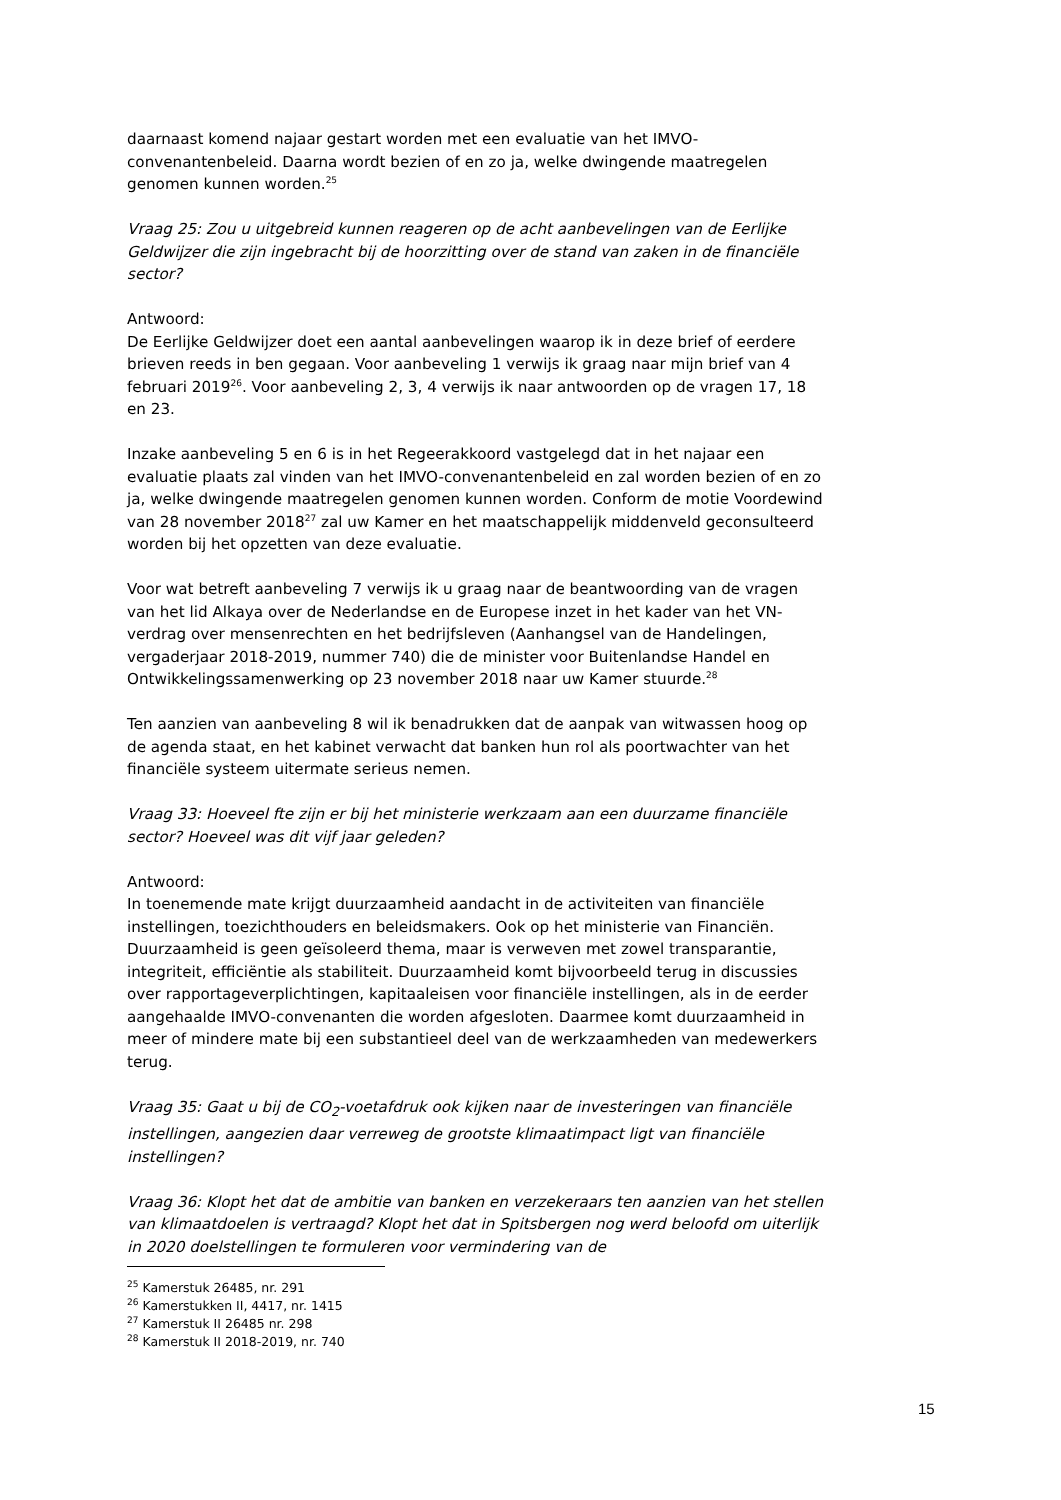daarnaast komend najaar gestart worden met een evaluatie van het IMVO-convenantenbeleid. Daarna wordt bezien of en zo ja, welke dwingende maatregelen genomen kunnen worden.<sup>25</sup>
Vraag 25: Zou u uitgebreid kunnen reageren op de acht aanbevelingen van de Eerlijke Geldwijzer die zijn ingebracht bij de hoorzitting over de stand van zaken in de financiële sector?
Antwoord:
De Eerlijke Geldwijzer doet een aantal aanbevelingen waarop ik in deze brief of eerdere brieven reeds in ben gegaan. Voor aanbeveling 1 verwijs ik graag naar mijn brief van 4 februari 2019<sup>26</sup>. Voor aanbeveling 2, 3, 4 verwijs ik naar antwoorden op de vragen 17, 18 en 23.
Inzake aanbeveling 5 en 6 is in het Regeerakkoord vastgelegd dat in het najaar een evaluatie plaats zal vinden van het IMVO-convenantenbeleid en zal worden bezien of en zo ja, welke dwingende maatregelen genomen kunnen worden. Conform de motie Voordewind van 28 november 2018<sup>27</sup> zal uw Kamer en het maatschappelijk middenveld geconsulteerd worden bij het opzetten van deze evaluatie.
Voor wat betreft aanbeveling 7 verwijs ik u graag naar de beantwoording van de vragen van het lid Alkaya over de Nederlandse en de Europese inzet in het kader van het VN-verdrag over mensenrechten en het bedrijfsleven (Aanhangsel van de Handelingen, vergaderjaar 2018-2019, nummer 740) die de minister voor Buitenlandse Handel en Ontwikkelingssamenwerking op 23 november 2018 naar uw Kamer stuurde.<sup>28</sup>
Ten aanzien van aanbeveling 8 wil ik benadrukken dat de aanpak van witwassen hoog op de agenda staat, en het kabinet verwacht dat banken hun rol als poortwachter van het financiële systeem uitermate serieus nemen.
Vraag 33: Hoeveel fte zijn er bij het ministerie werkzaam aan een duurzame financiële sector? Hoeveel was dit vijf jaar geleden?
Antwoord:
In toenemende mate krijgt duurzaamheid aandacht in de activiteiten van financiële instellingen, toezichthouders en beleidsmakers. Ook op het ministerie van Financiën. Duurzaamheid is geen geïsoleerd thema, maar is verweven met zowel transparantie, integriteit, efficiëntie als stabiliteit. Duurzaamheid komt bijvoorbeeld terug in discussies over rapportageverplichtingen, kapitaaleisen voor financiële instellingen, als in de eerder aangehaalde IMVO-convenanten die worden afgesloten. Daarmee komt duurzaamheid in meer of mindere mate bij een substantieel deel van de werkzaamheden van medewerkers terug.
Vraag 35: Gaat u bij de CO<sub>2</sub>-voetafdruk ook kijken naar de investeringen van financiële instellingen, aangezien daar verreweg de grootste klimaatimpact ligt van financiële instellingen?
Vraag 36: Klopt het dat de ambitie van banken en verzekeraars ten aanzien van het stellen van klimaatdoelen is vertraagd? Klopt het dat in Spitsbergen nog werd beloofd om uiterlijk in 2020 doelstellingen te formuleren voor vermindering van de
<sup>25</sup> Kamerstuk 26485, nr. 291
<sup>26</sup> Kamerstukken II, 4417, nr. 1415
<sup>27</sup> Kamerstuk II 26485 nr. 298
<sup>28</sup> Kamerstuk II 2018-2019, nr. 740
15